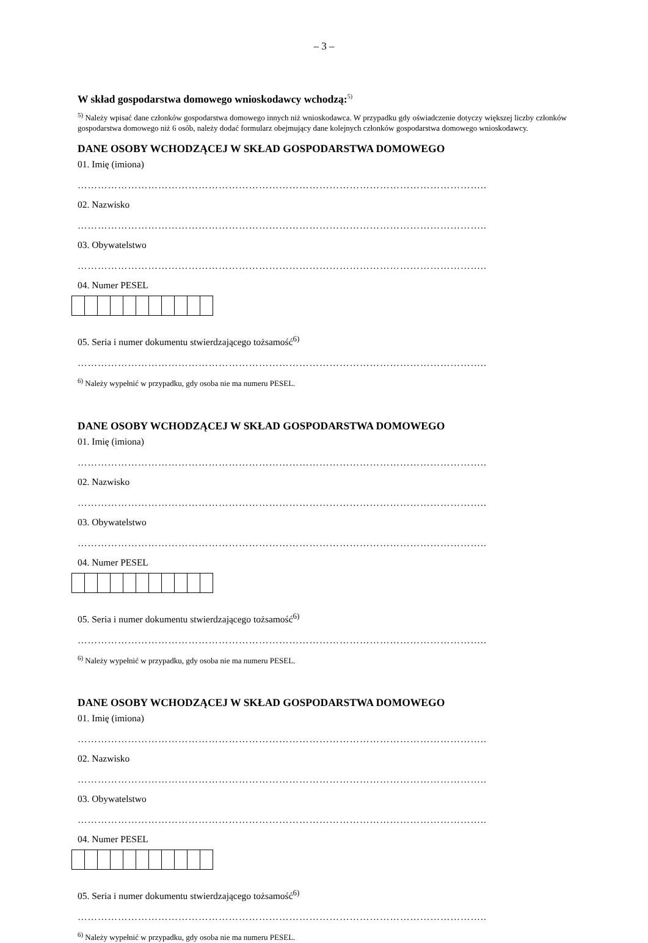– 3 –
W skład gospodarstwa domowego wnioskodawcy wchodzą:<sup>5)</sup>
<sup>5)</sup> Należy wpisać dane członków gospodarstwa domowego innych niż wnioskodawca. W przypadku gdy oświadczenie dotyczy większej liczby członków gospodarstwa domowego niż 6 osób, należy dodać formularz obejmujący dane kolejnych członków gospodarstwa domowego wnioskodawcy.
DANE OSOBY WCHODZĄCEJ W SKŁAD GOSPODARSTWA DOMOWEGO
01. Imię (imiona)
…………………………………………………………………………………………………………..
02. Nazwisko
…………………………………………………………………………………………………………..
03. Obywatelstwo
…………………………………………………………………………………………………………..
04. Numer PESEL
05. Seria i numer dokumentu stwierdzającego tożsamość<sup>6)</sup>
…………………………………………………………………………………………………………..
<sup>6)</sup> Należy wypełnić w przypadku, gdy osoba nie ma numeru PESEL.
DANE OSOBY WCHODZĄCEJ W SKŁAD GOSPODARSTWA DOMOWEGO
01. Imię (imiona)
…………………………………………………………………………………………………………..
02. Nazwisko
…………………………………………………………………………………………………………..
03. Obywatelstwo
…………………………………………………………………………………………………………..
04. Numer PESEL
05. Seria i numer dokumentu stwierdzającego tożsamość<sup>6)</sup>
…………………………………………………………………………………………………………..
<sup>6)</sup> Należy wypełnić w przypadku, gdy osoba nie ma numeru PESEL.
DANE OSOBY WCHODZĄCEJ W SKŁAD GOSPODARSTWA DOMOWEGO
01. Imię (imiona)
…………………………………………………………………………………………………………..
02. Nazwisko
…………………………………………………………………………………………………………..
03. Obywatelstwo
…………………………………………………………………………………………………………..
04. Numer PESEL
05. Seria i numer dokumentu stwierdzającego tożsamość<sup>6)</sup>
…………………………………………………………………………………………………………..
<sup>6)</sup> Należy wypełnić w przypadku, gdy osoba nie ma numeru PESEL.